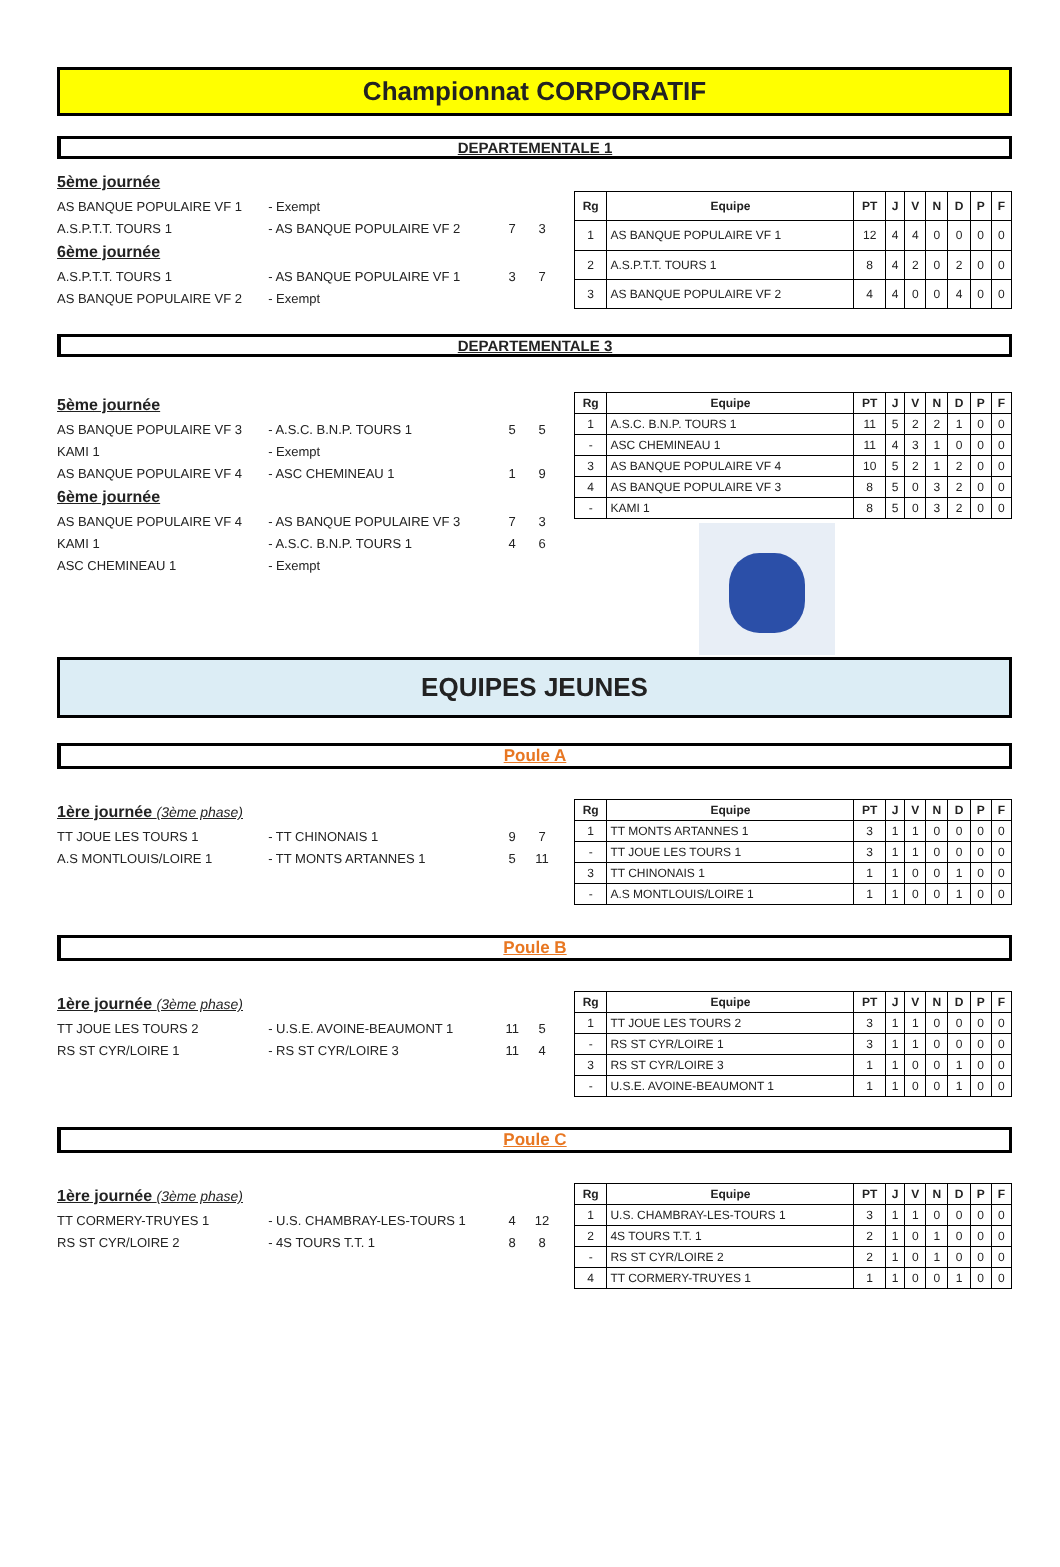Championnat CORPORATIF
DEPARTEMENTALE 1
5ème journée
AS BANQUE POPULAIRE VF 1 - Exempt
A.S.P.T.T. TOURS 1 - AS BANQUE POPULAIRE VF 2 7 3
6ème journée
A.S.P.T.T. TOURS 1 - AS BANQUE POPULAIRE VF 1 3 7
AS BANQUE POPULAIRE VF 2 - Exempt
| Rg | Equipe | PT | J | V | N | D | P | F |
| --- | --- | --- | --- | --- | --- | --- | --- | --- |
| 1 | AS BANQUE POPULAIRE VF 1 | 12 | 4 | 4 | 0 | 0 | 0 | 0 |
| 2 | A.S.P.T.T. TOURS 1 | 8 | 4 | 2 | 0 | 2 | 0 | 0 |
| 3 | AS BANQUE POPULAIRE VF 2 | 4 | 4 | 0 | 0 | 4 | 0 | 0 |
DEPARTEMENTALE 3
5ème journée
AS BANQUE POPULAIRE VF 3 - A.S.C. B.N.P. TOURS 1 5 5
KAMI 1 - Exempt
AS BANQUE POPULAIRE VF 4 - ASC CHEMINEAU 1 1 9
6ème journée
AS BANQUE POPULAIRE VF 4 - AS BANQUE POPULAIRE VF 3 7 3
KAMI 1 - A.S.C. B.N.P. TOURS 1 4 6
ASC CHEMINEAU 1 - Exempt
| Rg | Equipe | PT | J | V | N | D | P | F |
| --- | --- | --- | --- | --- | --- | --- | --- | --- |
| 1 | A.S.C. B.N.P. TOURS 1 | 11 | 5 | 2 | 2 | 1 | 0 | 0 |
| - | ASC CHEMINEAU 1 | 11 | 4 | 3 | 1 | 0 | 0 | 0 |
| 3 | AS BANQUE POPULAIRE VF 4 | 10 | 5 | 2 | 1 | 2 | 0 | 0 |
| 4 | AS BANQUE POPULAIRE VF 3 | 8 | 5 | 0 | 3 | 2 | 0 | 0 |
| - | KAMI 1 | 8 | 5 | 0 | 3 | 2 | 0 | 0 |
EQUIPES JEUNES
Poule A
1ère journée (3ème phase)
TT JOUE LES TOURS 1 - TT CHINONAIS 1 9 7
A.S MONTLOUIS/LOIRE 1 - TT MONTS ARTANNES 1 5 11
| Rg | Equipe | PT | J | V | N | D | P | F |
| --- | --- | --- | --- | --- | --- | --- | --- | --- |
| 1 | TT MONTS ARTANNES 1 | 3 | 1 | 1 | 0 | 0 | 0 | 0 |
| - | TT JOUE LES TOURS 1 | 3 | 1 | 1 | 0 | 0 | 0 | 0 |
| 3 | TT CHINONAIS 1 | 1 | 1 | 0 | 0 | 1 | 0 | 0 |
| - | A.S MONTLOUIS/LOIRE 1 | 1 | 1 | 0 | 0 | 1 | 0 | 0 |
Poule B
1ère journée (3ème phase)
TT JOUE LES TOURS 2 - U.S.E. AVOINE-BEAUMONT 1 11 5
RS ST CYR/LOIRE 1 - RS ST CYR/LOIRE 3 11 4
| Rg | Equipe | PT | J | V | N | D | P | F |
| --- | --- | --- | --- | --- | --- | --- | --- | --- |
| 1 | TT JOUE LES TOURS 2 | 3 | 1 | 1 | 0 | 0 | 0 | 0 |
| - | RS ST CYR/LOIRE 1 | 3 | 1 | 1 | 0 | 0 | 0 | 0 |
| 3 | RS ST CYR/LOIRE 3 | 1 | 1 | 0 | 0 | 1 | 0 | 0 |
| - | U.S.E. AVOINE-BEAUMONT 1 | 1 | 1 | 0 | 0 | 1 | 0 | 0 |
Poule C
1ère journée (3ème phase)
TT CORMERY-TRUYES 1 - U.S. CHAMBRAY-LES-TOURS 1 4 12
RS ST CYR/LOIRE 2 - 4S TOURS T.T. 1 8 8
| Rg | Equipe | PT | J | V | N | D | P | F |
| --- | --- | --- | --- | --- | --- | --- | --- | --- |
| 1 | U.S. CHAMBRAY-LES-TOURS 1 | 3 | 1 | 1 | 0 | 0 | 0 | 0 |
| 2 | 4S TOURS T.T. 1 | 2 | 1 | 0 | 1 | 0 | 0 | 0 |
| - | RS ST CYR/LOIRE 2 | 2 | 1 | 0 | 1 | 0 | 0 | 0 |
| 4 | TT CORMERY-TRUYES 1 | 1 | 1 | 0 | 0 | 1 | 0 | 0 |